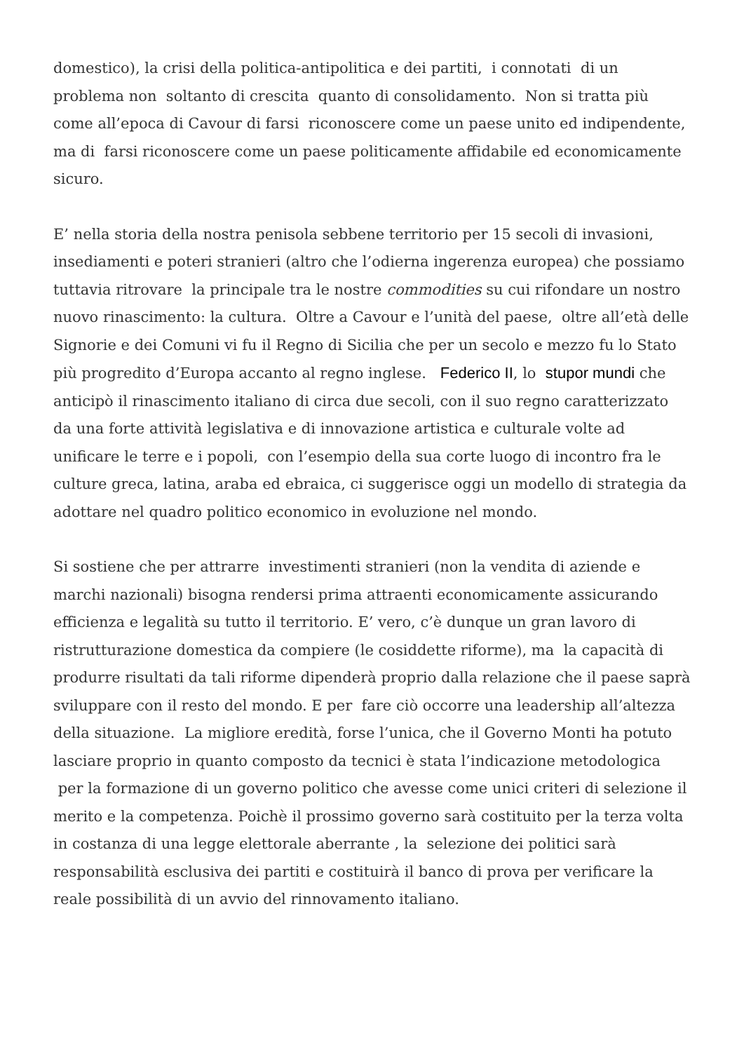domestico), la crisi della politica-antipolitica e dei partiti, i connotati di un problema non soltanto di crescita quanto di consolidamento. Non si tratta più come all’epoca di Cavour di farsi riconoscere come un paese unito ed indipendente, ma di farsi riconoscere come un paese politicamente affidabile ed economicamente sicuro.
E’ nella storia della nostra penisola sebbene territorio per 15 secoli di invasioni, insediamenti e poteri stranieri (altro che l’odierna ingerenza europea) che possiamo tuttavia ritrovare la principale tra le nostre commodities su cui rifondare un nostro nuovo rinascimento: la cultura. Oltre a Cavour e l’unità del paese, oltre all’età delle Signorie e dei Comuni vi fu il Regno di Sicilia che per un secolo e mezzo fu lo Stato più progredito d’Europa accanto al regno inglese. Federico II, lo stupor mundi che anticipò il rinascimento italiano di circa due secoli, con il suo regno caratterizzato da una forte attività legislativa e di innovazione artistica e culturale volte ad unificare le terre e i popoli, con l’esempio della sua corte luogo di incontro fra le culture greca, latina, araba ed ebraica, ci suggerisce oggi un modello di strategia da adottare nel quadro politico economico in evoluzione nel mondo.
Si sostiene che per attrarre investimenti stranieri (non la vendita di aziende e marchi nazionali) bisogna rendersi prima attraenti economicamente assicurando efficienza e legalità su tutto il territorio. E’ vero, c’è dunque un gran lavoro di ristrutturazione domestica da compiere (le cosiddette riforme), ma la capacità di produrre risultati da tali riforme dipenderà proprio dalla relazione che il paese saprà sviluppare con il resto del mondo. E per fare ciò occorre una leadership all’altezza della situazione. La migliore eredità, forse l’unica, che il Governo Monti ha potuto lasciare proprio in quanto composto da tecnici è stata l’indicazione metodologica per la formazione di un governo politico che avesse come unici criteri di selezione il merito e la competenza. Poichè il prossimo governo sarà costituito per la terza volta in costanza di una legge elettorale aberrante , la selezione dei politici sarà responsabilità esclusiva dei partiti e costituirà il banco di prova per verificare la reale possibilità di un avvio del rinnovamento italiano.